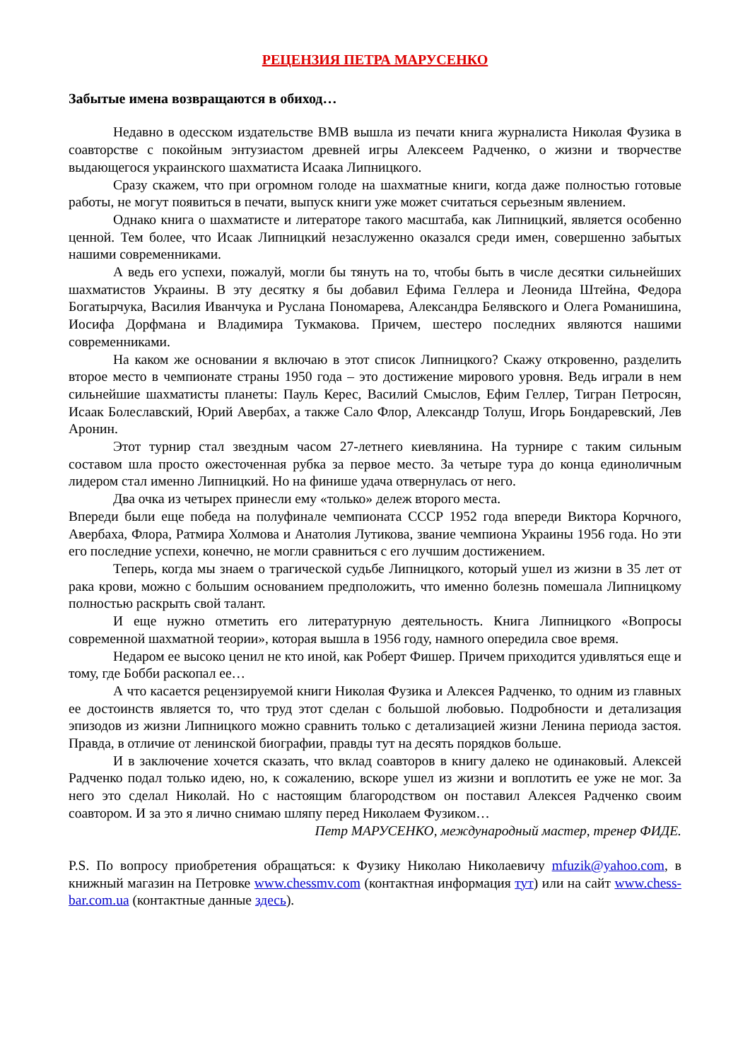РЕЦЕНЗИЯ ПЕТРА МАРУСЕНКО
Забытые имена возвращаются в обиход…
Недавно в одесском издательстве ВМВ вышла из печати книга журналиста Николая Фузика в соавторстве с покойным энтузиастом древней игры Алексеем Радченко, о жизни и творчестве выдающегося украинского шахматиста Исаака Липницкого.
Сразу скажем, что при огромном голоде на шахматные книги, когда даже полностью готовые работы, не могут появиться в печати, выпуск книги уже может считаться серьезным явлением.
Однако книга о шахматисте и литераторе такого масштаба, как Липницкий, является особенно ценной. Тем более, что Исаак Липницкий незаслуженно оказался среди имен, совершенно забытых нашими современниками.
А ведь его успехи, пожалуй, могли бы тянуть на то, чтобы быть в числе десятки сильнейших шахматистов Украины. В эту десятку я бы добавил Ефима Геллера и Леонида Штейна, Федора Богатырчука, Василия Иванчука и Руслана Пономарева, Александра Белявского и Олега Романишина, Иосифа Дорфмана и Владимира Тукмакова. Причем, шестеро последних являются нашими современниками.
На каком же основании я включаю в этот список Липницкого? Скажу откровенно, разделить второе место в чемпионате страны 1950 года – это достижение мирового уровня. Ведь играли в нем сильнейшие шахматисты планеты: Пауль Керес, Василий Смыслов, Ефим Геллер, Тигран Петросян, Исаак Болеславский, Юрий Авербах, а также Сало Флор, Александр Толуш, Игорь Бондаревский, Лев Аронин.
Этот турнир стал звездным часом 27-летнего киевлянина. На турнире с таким сильным составом шла просто ожесточенная рубка за первое место. За четыре тура до конца единоличным лидером стал именно Липницкий. Но на финише удача отвернулась от него.
Два очка из четырех принесли ему «только» дележ второго места.
Впереди были еще победа на полуфинале чемпионата СССР 1952 года впереди Виктора Корчного, Авербаха, Флора, Ратмира Холмова и Анатолия Лутикова, звание чемпиона Украины 1956 года. Но эти его последние успехи, конечно, не могли сравниться с его лучшим достижением.
Теперь, когда мы знаем о трагической судьбе Липницкого, который ушел из жизни в 35 лет от рака крови, можно с большим основанием предположить, что именно болезнь помешала Липницкому полностью раскрыть свой талант.
И еще нужно отметить его литературную деятельность. Книга Липницкого «Вопросы современной шахматной теории», которая вышла в 1956 году, намного опередила свое время.
Недаром ее высоко ценил не кто иной, как Роберт Фишер. Причем приходится удивляться еще и тому, где Бобби раскопал ее…
А что касается рецензируемой книги Николая Фузика и Алексея Радченко, то одним из главных ее достоинств является то, что труд этот сделан с большой любовью. Подробности и детализация эпизодов из жизни Липницкого можно сравнить только с детализацией жизни Ленина периода застоя. Правда, в отличие от ленинской биографии, правды тут на десять порядков больше.
И в заключение хочется сказать, что вклад соавторов в книгу далеко не одинаковый. Алексей Радченко подал только идею, но, к сожалению, вскоре ушел из жизни и воплотить ее уже не мог. За него это сделал Николай. Но с настоящим благородством он поставил Алексея Радченко своим соавтором. И за это я лично снимаю шляпу перед Николаем Фузиком…
Петр МАРУСЕНКО, международный мастер, тренер ФИДЕ.
P.S. По вопросу приобретения обращаться: к Фузику Николаю Николаевичу mfuzik@yahoo.com, в книжный магазин на Петровке www.chessmv.com (контактная информация тут) или на сайт www.chess-bar.com.ua (контактные данные здесь).